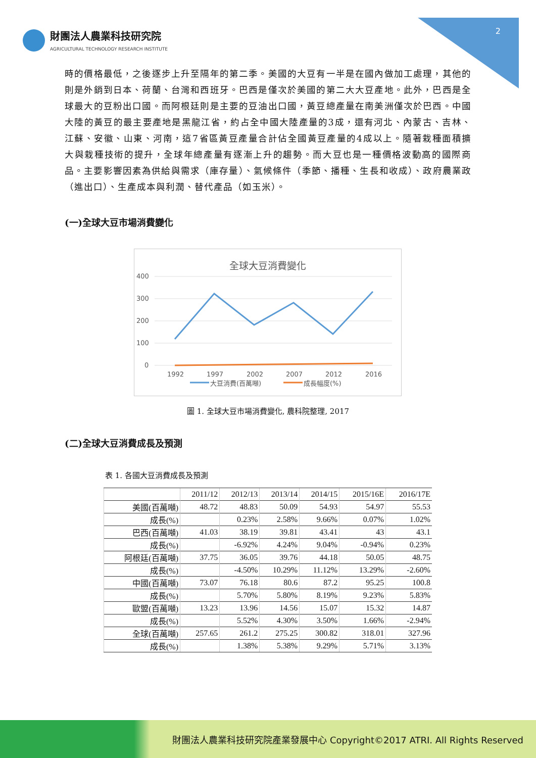2
財團法人農業科技研究院
AGRICULTURAL TECHNOLOGY RESEARCH INSTITUTE
時的價格最低，之後逐步上升至隔年的第二季。美國的大豆有一半是在國內做加工處理，其他的則是外銷到日本、荷蘭、台灣和西班牙。巴西是僅次於美國的第二大大豆產地。此外，巴西是全球最大的豆粉出口國。而阿根廷則是主要的豆油出口國，黃豆總產量在南美洲僅次於巴西。中國大陸的黃豆的最主要產地是黑龍江省，約占全中國大陸產量的3成，還有河北、內蒙古、吉林、江蘇、安徽、山東、河南，這7省區黃豆產量合計佔全國黃豆產量的4成以上。隨著栽種面積擴大與栽種技術的提升，全球年總產量有逐漸上升的趨勢。而大豆也是一種價格波動高的國際商品。主要影響因素為供給與需求（庫存量）、氣候條件（季節、播種、生長和收成）、政府農業政（進出口）、生產成本與利潤、替代產品（如玉米）。
(一)全球大豆市場消費變化
全球大豆消費變化
400
300
200
100
0
1992
1997
2002
2007
2012
2016
大豆消費(百萬噸)
成長幅度(%)
圖 1. 全球大豆市場消費變化, 農科院整理, 2017
(二)全球大豆消費成長及預測
表 1. 各國大豆消費成長及預測
| | 2011/12 | 2012/13 | 2013/14 | 2014/15 | 2015/16E | 2016/17E |
| --- | --- | --- | --- | --- | --- | --- |
| 美國(百萬噸) | 48.72 | 48.83 | 50.09 | 54.93 | 54.97 | 55.53 |
| 成長(%) | | 0.23% | 2.58% | 9.66% | 0.07% | 1.02% |
| 巴西(百萬噸) | 41.03 | 38.19 | 39.81 | 43.41 | 43 | 43.1 |
| 成長(%) | | -6.92% | 4.24% | 9.04% | -0.94% | 0.23% |
| 阿根廷(百萬噸) | 37.75 | 36.05 | 39.76 | 44.18 | 50.05 | 48.75 |
| 成長(%) | | -4.50% | 10.29% | 11.12% | 13.29% | -2.60% |
| 中國(百萬噸) | 73.07 | 76.18 | 80.6 | 87.2 | 95.25 | 100.8 |
| 成長(%) | | 5.70% | 5.80% | 8.19% | 9.23% | 5.83% |
| 歐盟(百萬噸) | 13.23 | 13.96 | 14.56 | 15.07 | 15.32 | 14.87 |
| 成長(%) | | 5.52% | 4.30% | 3.50% | 1.66% | -2.94% |
| 全球(百萬噸) | 257.65 | 261.2 | 275.25 | 300.82 | 318.01 | 327.96 |
| 成長(%) | | 1.38% | 5.38% | 9.29% | 5.71% | 3.13% |
財團法人農業科技研究院產業發展中心 Copyright©2017 ATRI. All Rights Reserved